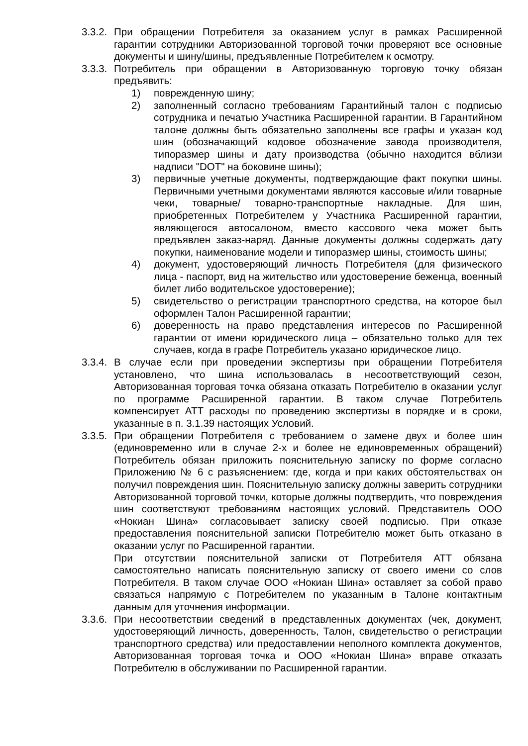3.3.2.
При обращении Потребителя за оказанием услуг в рамках Расширенной гарантии сотрудники Авторизованной торговой точки проверяют все основные документы и шину/шины, предъявленные Потребителем к осмотру.
3.3.3.
Потребитель при обращении в Авторизованную торговую точку обязан предъявить:
1) поврежденную шину;
2) заполненный согласно требованиям Гарантийный талон с подписью сотрудника и печатью Участника Расширенной гарантии. В Гарантийном талоне должны быть обязательно заполнены все графы и указан код шин (обозначающий кодовое обозначение завода производителя, типоразмер шины и дату производства (обычно находится вблизи надписи "DOT" на боковине шины);
3) первичные учетные документы, подтверждающие факт покупки шины. Первичными учетными документами являются кассовые и/или товарные чеки, товарные/ товарно-транспортные накладные. Для шин, приобретенных Потребителем у Участника Расширенной гарантии, являющегося автосалоном, вместо кассового чека может быть предъявлен заказ-наряд. Данные документы должны содержать дату покупки, наименование модели и типоразмер шины, стоимость шины;
4) документ, удостоверяющий личность Потребителя (для физического лица - паспорт, вид на жительство или удостоверение беженца, военный билет либо водительское удостоверение);
5) свидетельство о регистрации транспортного средства, на которое был оформлен Талон Расширенной гарантии;
6) доверенность на право представления интересов по Расширенной гарантии от имени юридического лица – обязательно только для тех случаев, когда в графе Потребитель указано юридическое лицо.
3.3.4.
В случае если при проведении экспертизы при обращении Потребителя установлено, что шина использовалась в несоответствующий сезон, Авторизованная торговая точка обязана отказать Потребителю в оказании услуг по программе Расширенной гарантии. В таком случае Потребитель компенсирует АТТ расходы по проведению экспертизы в порядке и в сроки, указанные в п. 3.1.39 настоящих Условий.
3.3.5.
При обращении Потребителя с требованием о замене двух и более шин (единовременно или в случае 2-х и более не единовременных обращений) Потребитель обязан приложить пояснительную записку по форме согласно Приложению № 6 с разъяснением: где, когда и при каких обстоятельствах он получил повреждения шин. Пояснительную записку должны заверить сотрудники Авторизованной торговой точки, которые должны подтвердить, что повреждения шин соответствуют требованиям настоящих условий. Представитель ООО «Нокиан Шина» согласовывает записку своей подписью. При отказе предоставления пояснительной записки Потребителю может быть отказано в оказании услуг по Расширенной гарантии.
При отсутствии пояснительной записки от Потребителя АТТ обязана самостоятельно написать пояснительную записку от своего имени со слов Потребителя. В таком случае ООО «Нокиан Шина» оставляет за собой право связаться напрямую с Потребителем по указанным в Талоне контактным данным для уточнения информации.
3.3.6.
При несоответствии сведений в представленных документах (чек, документ, удостоверяющий личность, доверенность, Талон, свидетельство о регистрации транспортного средства) или предоставлении неполного комплекта документов, Авторизованная торговая точка и ООО «Нокиан Шина» вправе отказать Потребителю в обслуживании по Расширенной гарантии.